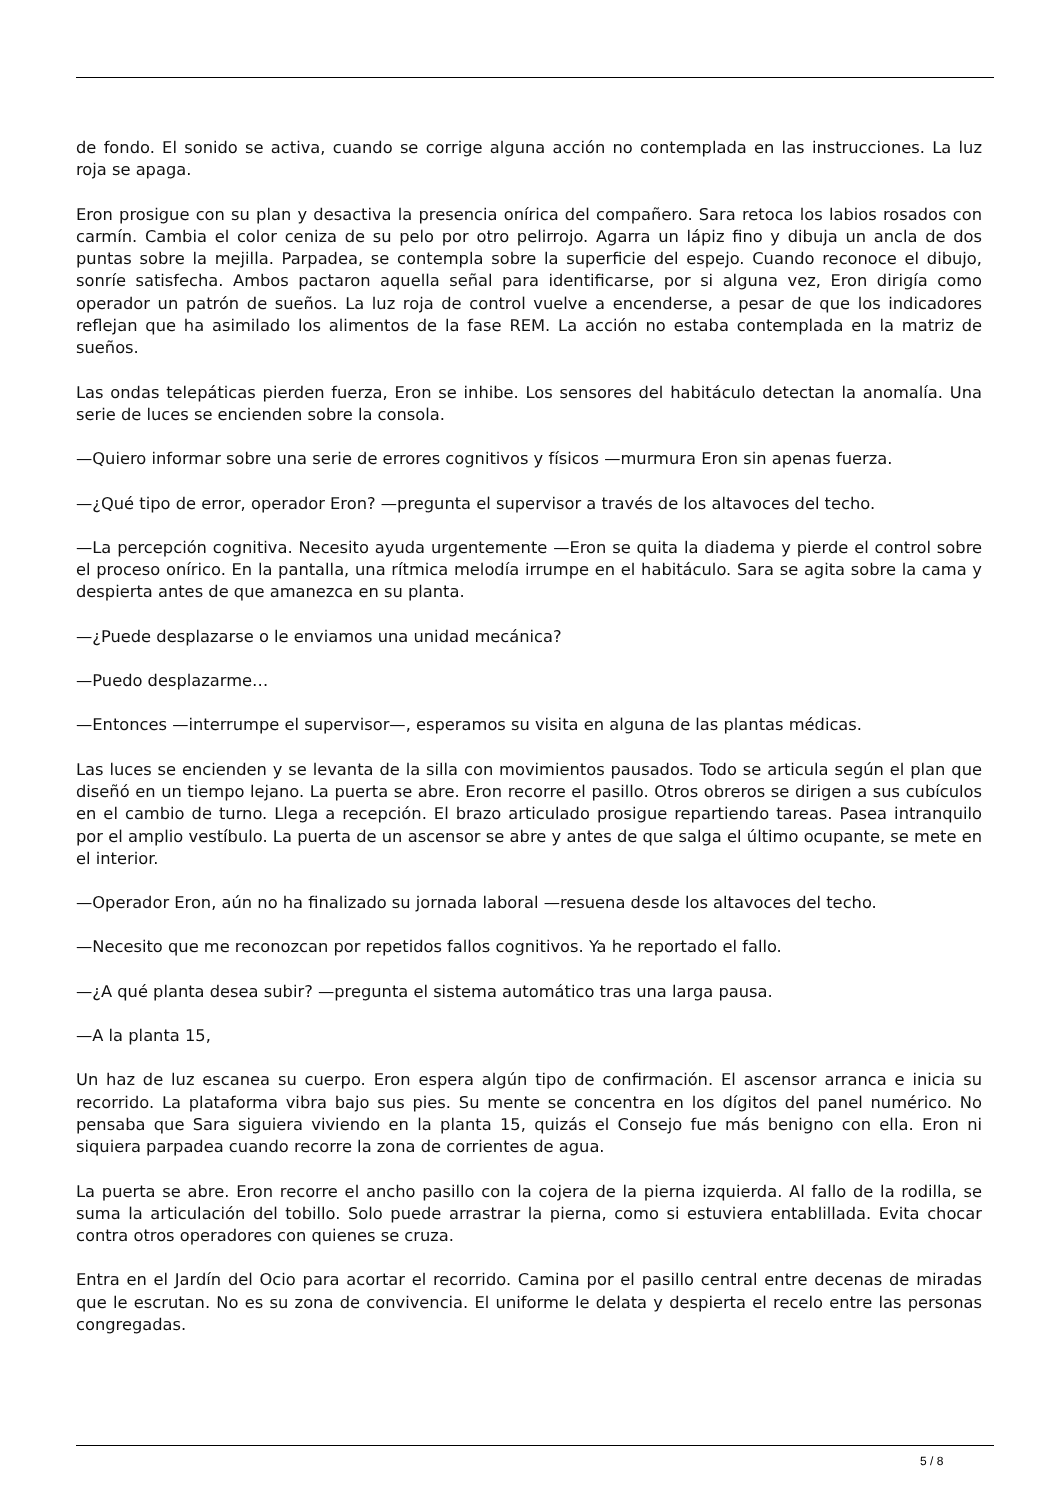de fondo. El sonido se activa, cuando se corrige alguna acción no contemplada en las instrucciones. La luz roja se apaga.
Eron prosigue con su plan y desactiva la presencia onírica del compañero. Sara retoca los labios rosados con carmín. Cambia el color ceniza de su pelo por otro pelirrojo. Agarra un lápiz fino y dibuja un ancla de dos puntas sobre la mejilla. Parpadea, se contempla sobre la superficie del espejo. Cuando reconoce el dibujo, sonríe satisfecha. Ambos pactaron aquella señal para identificarse, por si alguna vez, Eron dirigía como operador un patrón de sueños. La luz roja de control vuelve a encenderse, a pesar de que los indicadores reflejan que ha asimilado los alimentos de la fase REM. La acción no estaba contemplada en la matriz de sueños.
Las ondas telepáticas pierden fuerza, Eron se inhibe. Los sensores del habitáculo detectan la anomalía. Una serie de luces se encienden sobre la consola.
—Quiero informar sobre una serie de errores cognitivos y físicos —murmura Eron sin apenas fuerza.
—¿Qué tipo de error, operador Eron? —pregunta el supervisor a través de los altavoces del techo.
—La percepción cognitiva. Necesito ayuda urgentemente —Eron se quita la diadema y pierde el control sobre el proceso onírico. En la pantalla, una rítmica melodía irrumpe en el habitáculo. Sara se agita sobre la cama y despierta antes de que amanezca en su planta.
—¿Puede desplazarse o le enviamos una unidad mecánica?
—Puedo desplazarme…
—Entonces —interrumpe el supervisor—, esperamos su visita en alguna de las plantas médicas.
Las luces se encienden y se levanta de la silla con movimientos pausados. Todo se articula según el plan que diseñó en un tiempo lejano. La puerta se abre. Eron recorre el pasillo. Otros obreros se dirigen a sus cubículos en el cambio de turno. Llega a recepción. El brazo articulado prosigue repartiendo tareas. Pasea intranquilo por el amplio vestíbulo. La puerta de un ascensor se abre y antes de que salga el último ocupante, se mete en el interior.
—Operador Eron, aún no ha finalizado su jornada laboral —resuena desde los altavoces del techo.
—Necesito que me reconozcan por repetidos fallos cognitivos. Ya he reportado el fallo.
—¿A qué planta desea subir? —pregunta el sistema automático tras una larga pausa.
—A la planta 15,
Un haz de luz escanea su cuerpo. Eron espera algún tipo de confirmación. El ascensor arranca e inicia su recorrido. La plataforma vibra bajo sus pies. Su mente se concentra en los dígitos del panel numérico. No pensaba que Sara siguiera viviendo en la planta 15, quizás el Consejo fue más benigno con ella. Eron ni siquiera parpadea cuando recorre la zona de corrientes de agua.
La puerta se abre. Eron recorre el ancho pasillo con la cojera de la pierna izquierda. Al fallo de la rodilla, se suma la articulación del tobillo. Solo puede arrastrar la pierna, como si estuviera entablillada. Evita chocar contra otros operadores con quienes se cruza.
Entra en el Jardín del Ocio para acortar el recorrido. Camina por el pasillo central entre decenas de miradas que le escrutan. No es su zona de convivencia. El uniforme le delata y despierta el recelo entre las personas congregadas.
5 / 8